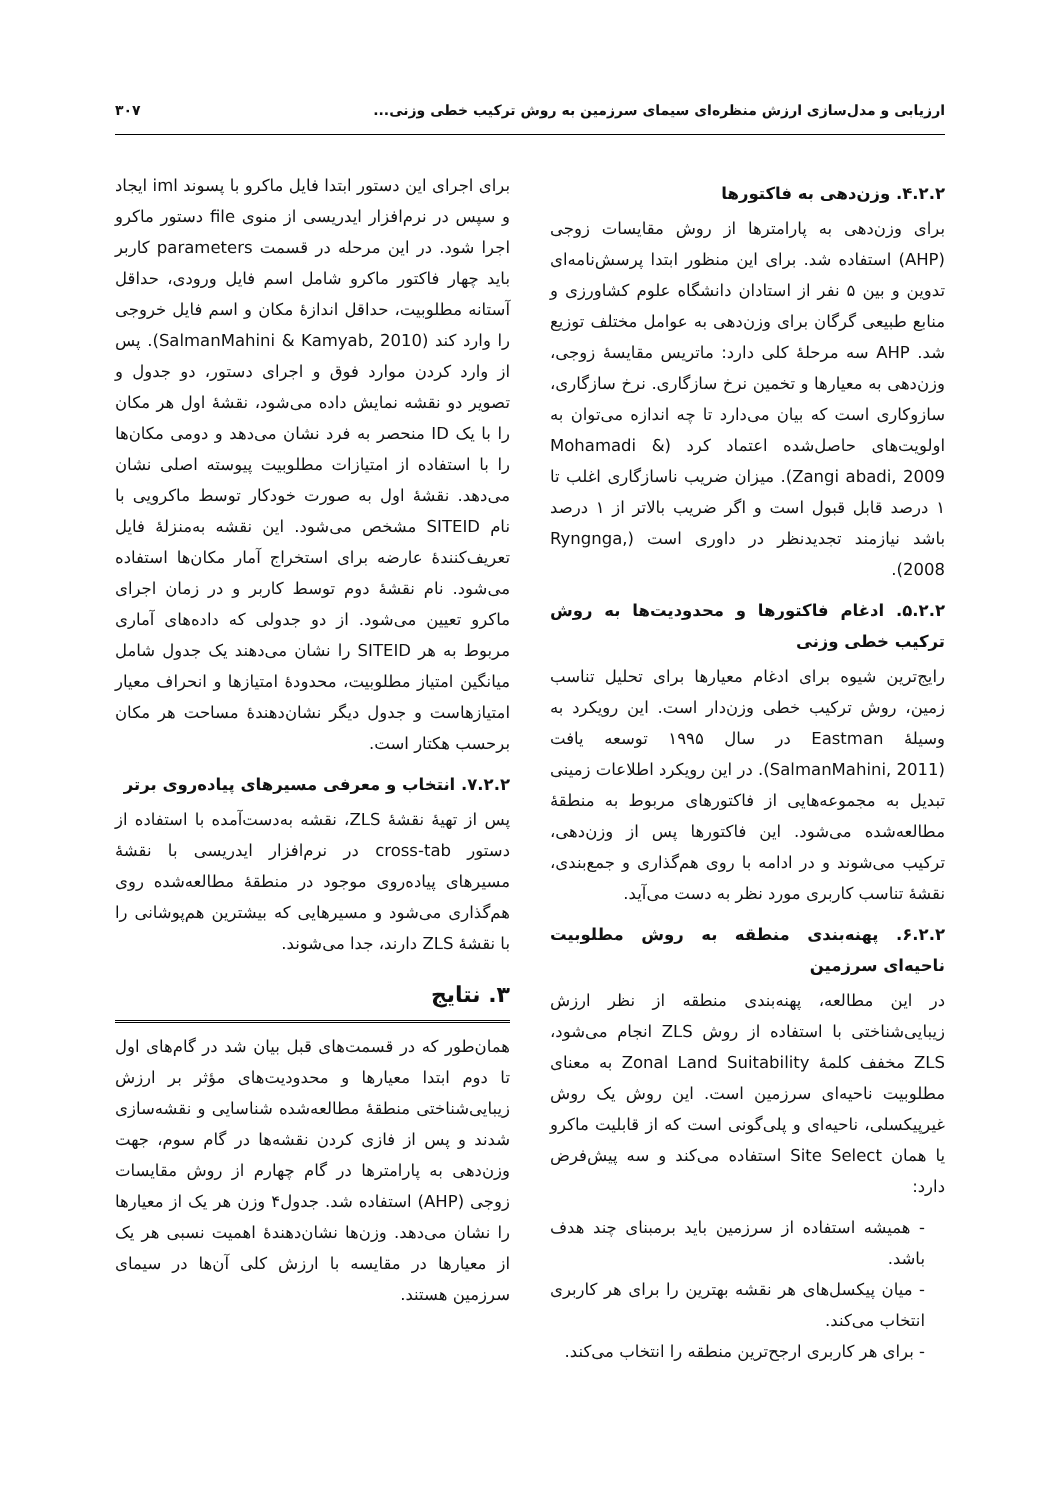ارزیابی و مدل‌سازی ارزش منظره‌ای سیمای سرزمین به روش ترکیب خطی وزنی... ۳۰۷
۴.۲.۲. وزن‌دهی به فاکتورها
برای وزن‌دهی به پارامترها از روش مقایسات زوجی (AHP) استفاده شد. برای این منظور ابتدا پرسش‌نامه‌ای تدوین و بین ۵ نفر از استادان دانشگاه علوم کشاورزی و منابع طبیعی گرگان برای وزن‌دهی به عوامل مختلف توزیع شد. AHP سه مرحلهٔ کلی دارد: ماتریس مقایسهٔ زوجی، وزن‌دهی به معیارها و تخمین نرخ سازگاری. نرخ سازگاری، سازوکاری است که بیان می‌دارد تا چه اندازه می‌توان به اولویت‌های حاصل‌شده اعتماد کرد (Mohamadi & Zangi abadi, 2009). میزان ضریب ناسازگاری اغلب تا ۱ درصد قابل قبول است و اگر ضریب بالاتر از ۱ درصد باشد نیازمند تجدیدنظر در داوری است (Ryngnga, 2008).
۵.۲.۲. ادغام فاکتورها و محدودیت‌ها به روش ترکیب خطی وزنی
رایج‌ترین شیوه برای ادغام معیارها برای تحلیل تناسب زمین، روش ترکیب خطی وزن‌دار است. این رویکرد به وسیلهٔ Eastman در سال ۱۹۹۵ توسعه یافت (SalmanMahini, 2011). در این رویکرد اطلاعات زمینی تبدیل به مجموعه‌هایی از فاکتورهای مربوط به منطقهٔ مطالعه‌شده می‌شود. این فاکتورها پس از وزن‌دهی، ترکیب می‌شوند و در ادامه با روی هم‌گذاری و جمع‌بندی، نقشهٔ تناسب کاربری مورد نظر به دست می‌آید.
۶.۲.۲. پهنه‌بندی منطقه به روش مطلوبیت ناحیه‌ای سرزمین
در این مطالعه، پهنه‌بندی منطقه از نظر ارزش زیبایی‌شناختی با استفاده از روش ZLS انجام می‌شود، ZLS مخفف کلمهٔ Zonal Land Suitability به معنای مطلوبیت ناحیه‌ای سرزمین است. این روش یک روش غیرپیکسلی، ناحیه‌ای و پلی‌گونی است که از قابلیت ماکرو یا همان Site Select استفاده می‌کند و سه پیش‌فرض دارد:
- همیشه استفاده از سرزمین باید برمبنای چند هدف باشد.
- میان پیکسل‌های هر نقشه بهترین را برای هر کاربری انتخاب می‌کند.
- برای هر کاربری ارجح‌ترین منطقه را انتخاب می‌کند.
برای اجرای این دستور ابتدا فایل ماکرو با پسوند iml ایجاد و سپس در نرم‌افزار ایدریسی از منوی file دستور ماکرو اجرا شود. در این مرحله در قسمت parameters کاربر باید چهار فاکتور ماکرو شامل اسم فایل ورودی، حداقل آستانه مطلوبیت، حداقل اندازهٔ مکان و اسم فایل خروجی را وارد کند (SalmanMahini & Kamyab, 2010). پس از وارد کردن موارد فوق و اجرای دستور، دو جدول و تصویر دو نقشه نمایش داده می‌شود، نقشهٔ اول هر مکان را با یک ID منحصر به فرد نشان می‌دهد و دومی مکان‌ها را با استفاده از امتیازات مطلوبیت پیوسته اصلی نشان می‌دهد. نقشهٔ اول به صورت خودکار توسط ماکرویی با نام SITEID مشخص می‌شود. این نقشه به‌منزلهٔ فایل تعریف‌کنندهٔ عارضه برای استخراج آمار مکان‌ها استفاده می‌شود. نام نقشهٔ دوم توسط کاربر و در زمان اجرای ماکرو تعیین می‌شود. از دو جدولی که داده‌های آماری مربوط به هر SITEID را نشان می‌دهند یک جدول شامل میانگین امتیاز مطلوبیت، محدودهٔ امتیازها و انحراف معیار امتیازهاست و جدول دیگر نشان‌دهندهٔ مساحت هر مکان برحسب هکتار است.
۷.۲.۲. انتخاب و معرفی مسیرهای پیاده‌روی برتر
پس از تهیهٔ نقشهٔ ZLS، نقشه به‌دست‌آمده با استفاده از دستور cross-tab در نرم‌افزار ایدریسی با نقشهٔ مسیرهای پیاده‌روی موجود در منطقهٔ مطالعه‌شده روی هم‌گذاری می‌شود و مسیرهایی که بیشترین هم‌پوشانی را با نقشهٔ ZLS دارند، جدا می‌شوند.
۳. نتایج
همان‌طور که در قسمت‌های قبل بیان شد در گام‌های اول تا دوم ابتدا معیارها و محدودیت‌های مؤثر بر ارزش زیبایی‌شناختی منطقهٔ مطالعه‌شده شناسایی و نقشه‌سازی شدند و پس از فازی کردن نقشه‌ها در گام سوم، جهت وزن‌دهی به پارامترها در گام چهارم از روش مقایسات زوجی (AHP) استفاده شد. جدول۴ وزن هر یک از معیارها را نشان می‌دهد. وزن‌ها نشان‌دهندهٔ اهمیت نسبی هر یک از معیارها در مقایسه با ارزش کلی آن‌ها در سیمای سرزمین هستند.